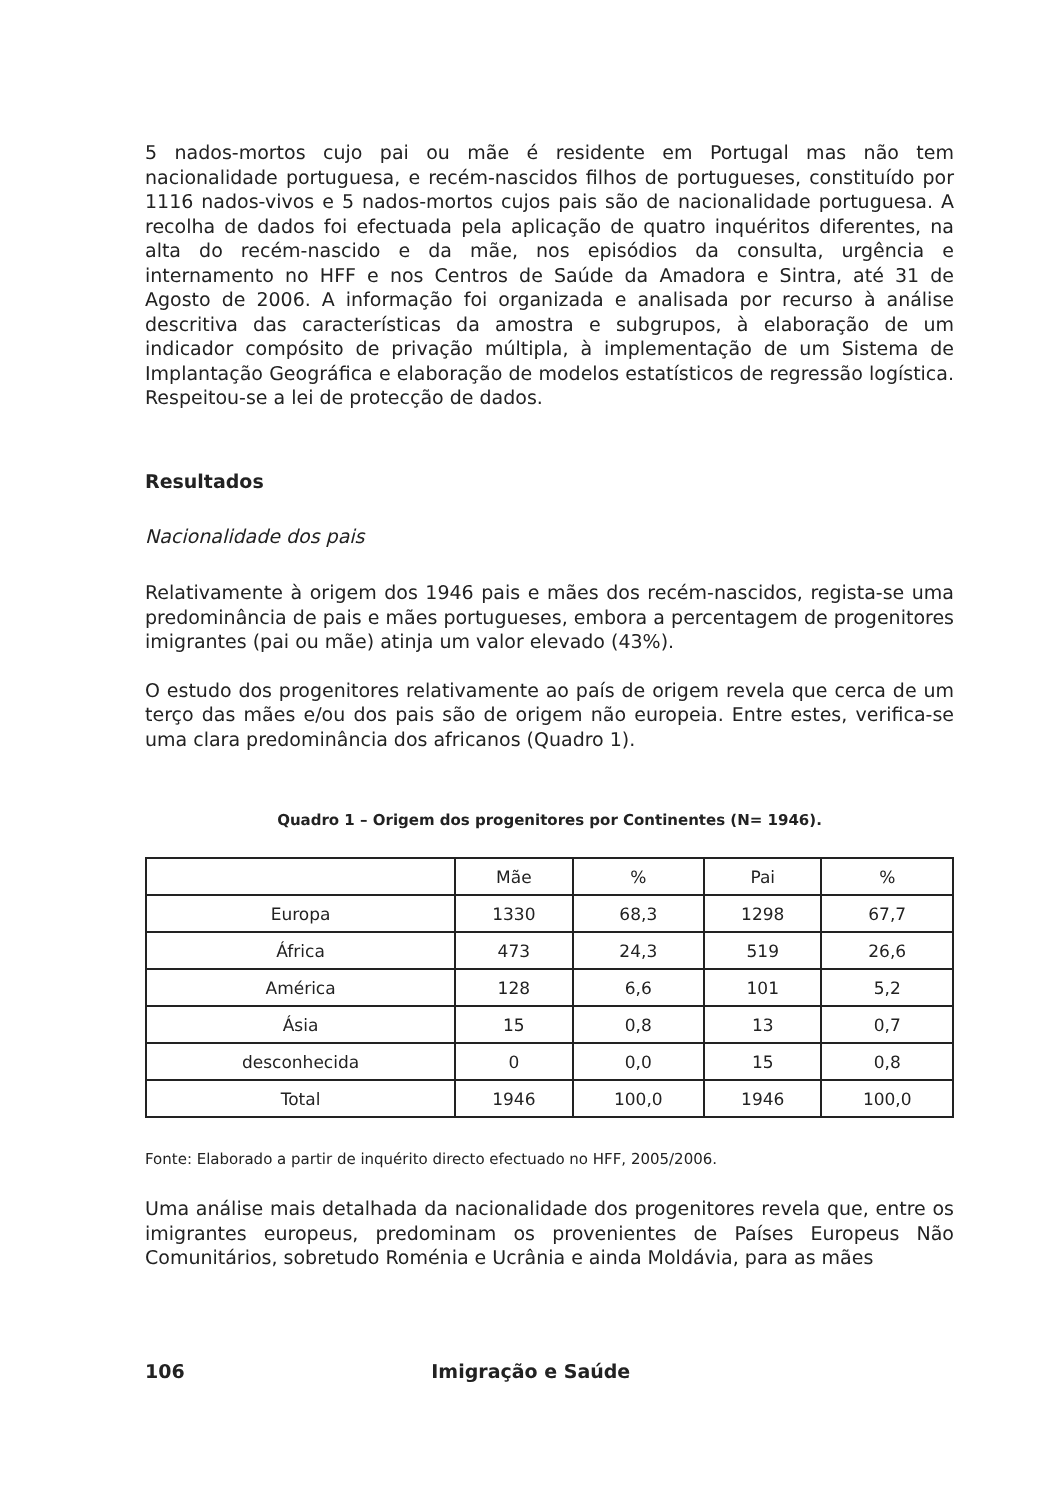5 nados-mortos cujo pai ou mãe é residente em Portugal mas não tem nacionalidade portuguesa, e recém-nascidos filhos de portugueses, constituído por 1116 nados-vivos e 5 nados-mortos cujos pais são de nacionalidade portuguesa. A recolha de dados foi efectuada pela aplicação de quatro inquéritos diferentes, na alta do recém-nascido e da mãe, nos episódios da consulta, urgência e internamento no HFF e nos Centros de Saúde da Amadora e Sintra, até 31 de Agosto de 2006. A informação foi organizada e analisada por recurso à análise descritiva das características da amostra e subgrupos, à elaboração de um indicador compósito de privação múltipla, à implementação de um Sistema de Implantação Geográfica e elaboração de modelos estatísticos de regressão logística. Respeitou-se a lei de protecção de dados.
Resultados
Nacionalidade dos pais
Relativamente à origem dos 1946 pais e mães dos recém-nascidos, regista-se uma predominância de pais e mães portugueses, embora a percentagem de progenitores imigrantes (pai ou mãe) atinja um valor elevado (43%).
O estudo dos progenitores relativamente ao país de origem revela que cerca de um terço das mães e/ou dos pais são de origem não europeia. Entre estes, verifica-se uma clara predominância dos africanos (Quadro 1).
Quadro 1 – Origem dos progenitores por Continentes (N= 1946).
| | Mãe | % | Pai | % |
| --- | --- | --- | --- | --- |
| Europa | 1330 | 68,3 | 1298 | 67,7 |
| África | 473 | 24,3 | 519 | 26,6 |
| América | 128 | 6,6 | 101 | 5,2 |
| Ásia | 15 | 0,8 | 13 | 0,7 |
| desconhecida | 0 | 0,0 | 15 | 0,8 |
| Total | 1946 | 100,0 | 1946 | 100,0 |
Fonte: Elaborado a partir de inquérito directo efectuado no HFF, 2005/2006.
Uma análise mais detalhada da nacionalidade dos progenitores revela que, entre os imigrantes europeus, predominam os provenientes de Países Europeus Não Comunitários, sobretudo Roménia e Ucrânia e ainda Moldávia, para as mães
106 Imigração e Saúde